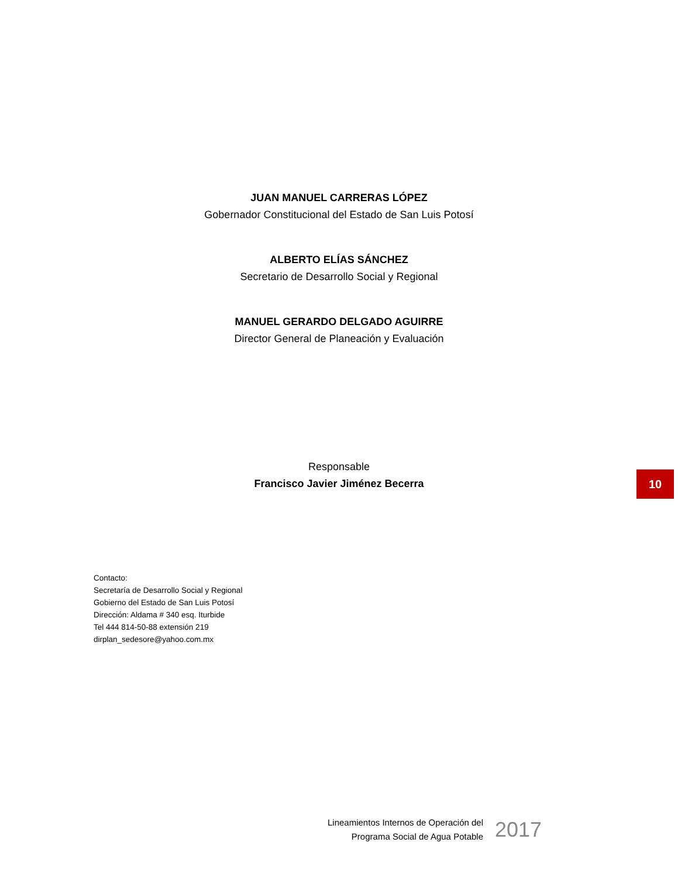JUAN MANUEL CARRERAS LÓPEZ
Gobernador Constitucional del Estado de San Luis Potosí
ALBERTO ELÍAS SÁNCHEZ
Secretario de Desarrollo Social y Regional
MANUEL GERARDO DELGADO AGUIRRE
Director General de Planeación y Evaluación
Responsable
Francisco Javier Jiménez Becerra
10
Contacto:
Secretaría de Desarrollo Social y Regional
Gobierno del Estado de San Luis Potosí
Dirección: Aldama # 340 esq. Iturbide
Tel 444 814-50-88 extensión 219
dirplan_sedesore@yahoo.com.mx
Lineamientos Internos de Operación del
Programa Social de Agua Potable
2017